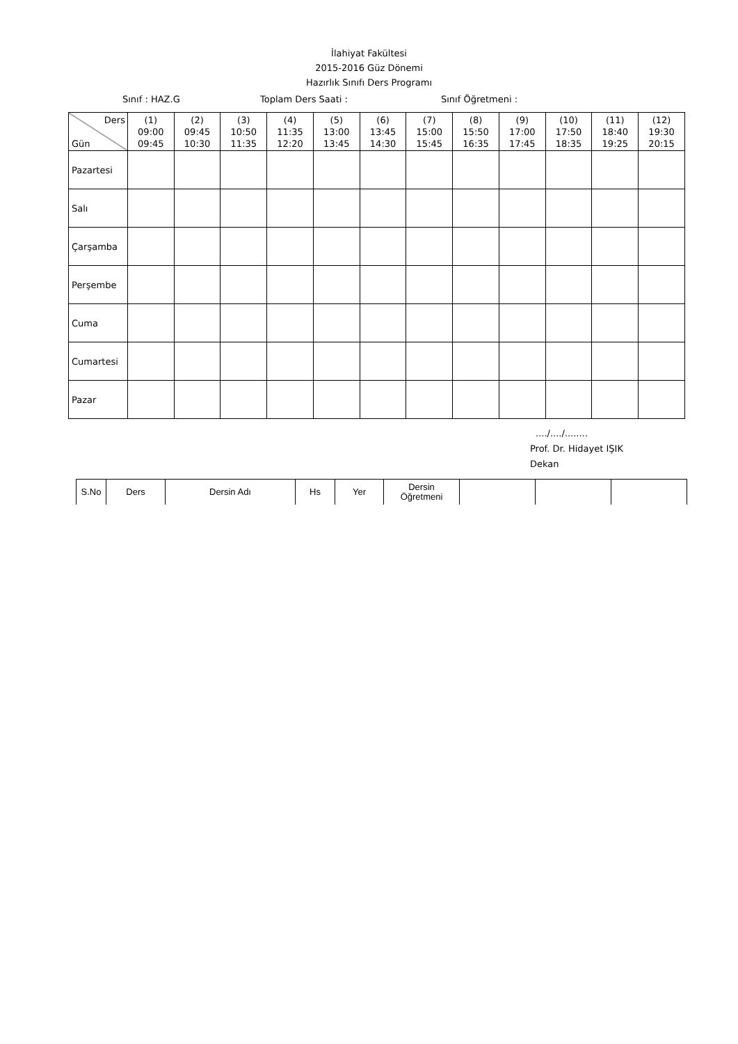İlahiyat Fakültesi
2015-2016 Güz Dönemi
Hazırlık Sınıfı Ders Programı
Sınıf : HAZ.G Toplam Ders Saati : Sınıf Öğretmeni :
| Ders Gün | (1) 09:00 09:45 | (2) 09:45 10:30 | (3) 10:50 11:35 | (4) 11:35 12:20 | (5) 13:00 13:45 | (6) 13:45 14:30 | (7) 15:00 15:45 | (8) 15:50 16:35 | (9) 17:00 17:45 | (10) 17:50 18:35 | (11) 18:40 19:25 | (12) 19:30 20:15 |
| --- | --- | --- | --- | --- | --- | --- | --- | --- | --- | --- | --- | --- |
| Pazartesi | | | | | | | | | | | | |
| Salı | | | | | | | | | | | | |
| Çarşamba | | | | | | | | | | | | |
| Perşembe | | | | | | | | | | | | |
| Cuma | | | | | | | | | | | | |
| Cumartesi | | | | | | | | | | | | |
| Pazar | | | | | | | | | | | | |
..../..../........
Prof. Dr. Hidayet IŞIK
Dekan
| S.No | Ders | Dersin Adı | Hs | Yer | Dersin Öğretmeni | | | |
| --- | --- | --- | --- | --- | --- | --- | --- | --- |